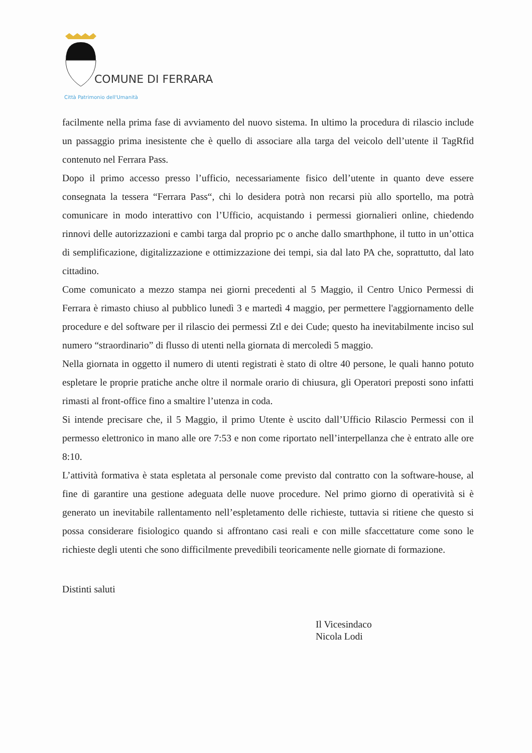COMUNE DI FERRARA
Città Patrimonio dell'Umanità
facilmente nella prima fase di avviamento del nuovo sistema. In ultimo la procedura di rilascio include un passaggio prima inesistente che è quello di associare alla targa del veicolo dell’utente il TagRfid contenuto nel Ferrara Pass.
Dopo il primo accesso presso l’ufficio, necessariamente fisico dell’utente in quanto deve essere consegnata la tessera “Ferrara Pass“, chi lo desidera potrà non recarsi più allo sportello, ma potrà comunicare in modo interattivo con l’Ufficio, acquistando i permessi giornalieri online, chiedendo rinnovi delle autorizzazioni e cambi targa dal proprio pc o anche dallo smarthphone, il tutto in un’ottica di semplificazione, digitalizzazione e ottimizzazione dei tempi, sia dal lato PA che, soprattutto, dal lato cittadino.
Come comunicato a mezzo stampa nei giorni precedenti al 5 Maggio, il Centro Unico Permessi di Ferrara è rimasto chiuso al pubblico lunedì 3 e martedì 4 maggio, per permettere l'aggiornamento delle procedure e del software per il rilascio dei permessi Ztl e dei Cude; questo ha inevitabilmente inciso sul numero “straordinario” di flusso di utenti nella giornata di mercoledì 5 maggio.
Nella giornata in oggetto il numero di utenti registrati è stato di oltre 40 persone, le quali hanno potuto espletare le proprie pratiche anche oltre il normale orario di chiusura, gli Operatori preposti sono infatti rimasti al front-office fino a smaltire l’utenza in coda.
Si intende precisare che, il 5 Maggio, il primo Utente è uscito dall’Ufficio Rilascio Permessi con il permesso elettronico in mano alle ore 7:53 e non come riportato nell’interpellanza che è entrato alle ore 8:10.
L’attività formativa è stata espletata al personale come previsto dal contratto con la software-house, al fine di garantire una gestione adeguata delle nuove procedure. Nel primo giorno di operatività si è generato un inevitabile rallentamento nell’espletamento delle richieste, tuttavia si ritiene che questo si possa considerare fisiologico quando si affrontano casi reali e con mille sfaccettature come sono le richieste degli utenti che sono difficilmente prevedibili teoricamente nelle giornate di formazione.
Distinti saluti
Il Vicesindaco
Nicola Lodi